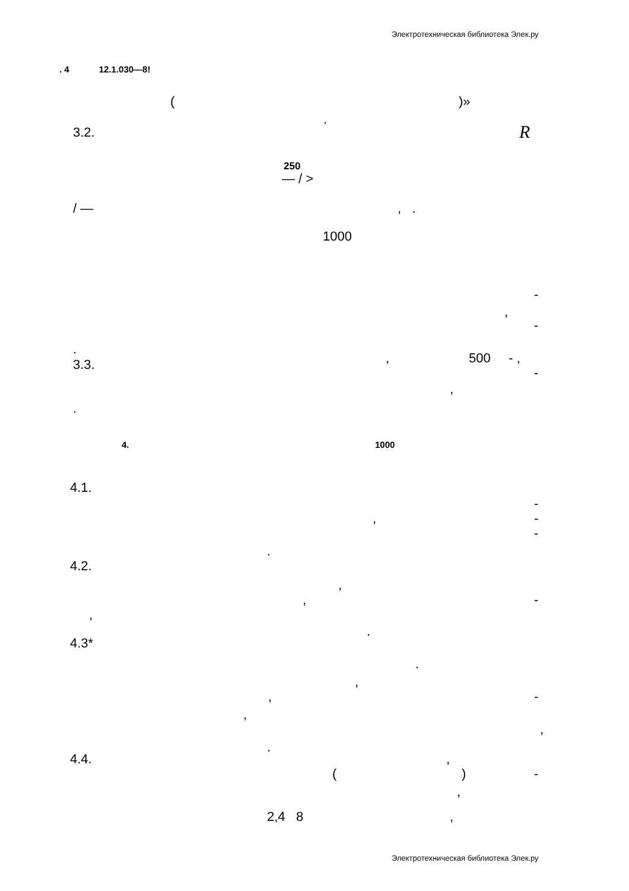Электротехническая библиотека Элек.ру
. 4 12.1.030—8!
( )»
.
3.2. R
250
— / >
/ — , .
1000
-
,
-
.
3.3.
, 500 - ,
-
,
.
4. 1000
4.1.
-
, -
-
.
4.2.
,
, -
,
.
4.3*
.
,
, -
,
,
.
4.4. ,
( ) -
,
2,4 8 ,
Электротехническая библиотека Элек.ру